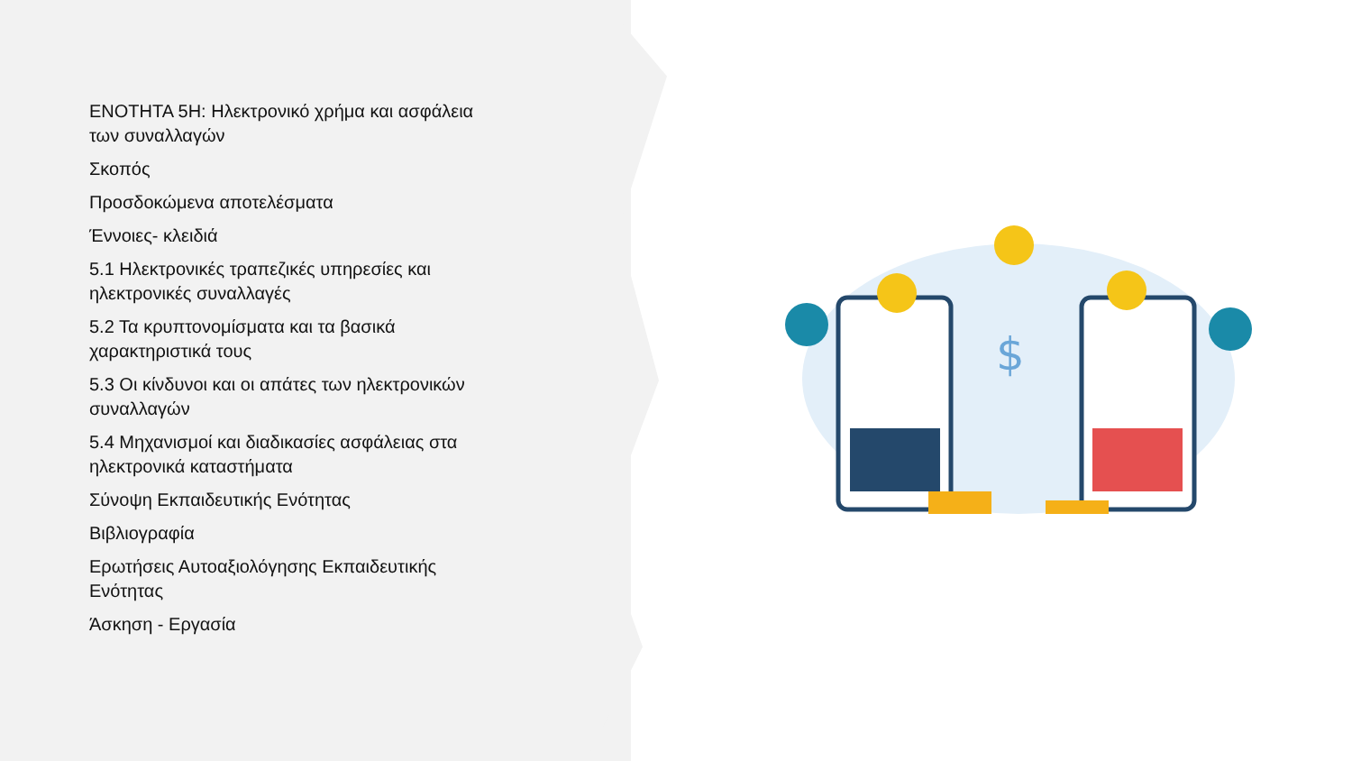ΕΝΟΤΗΤΑ 5Η: Ηλεκτρονικό χρήμα και ασφάλεια των συναλλαγών
Σκοπός
Προσδοκώμενα αποτελέσματα
Έννοιες- κλειδιά
5.1 Ηλεκτρονικές τραπεζικές υπηρεσίες και ηλεκτρονικές συναλλαγές
5.2 Τα κρυπτονομίσματα και τα βασικά χαρακτηριστικά τους
5.3 Οι κίνδυνοι και οι απάτες των ηλεκτρονικών συναλλαγών
5.4 Μηχανισμοί και διαδικασίες ασφάλειας στα ηλεκτρονικά καταστήματα
Σύνοψη Εκπαιδευτικής Ενότητας
Βιβλιογραφία
Ερωτήσεις Αυτοαξιολόγησης Εκπαιδευτικής Ενότητας
Άσκηση - Εργασία
$